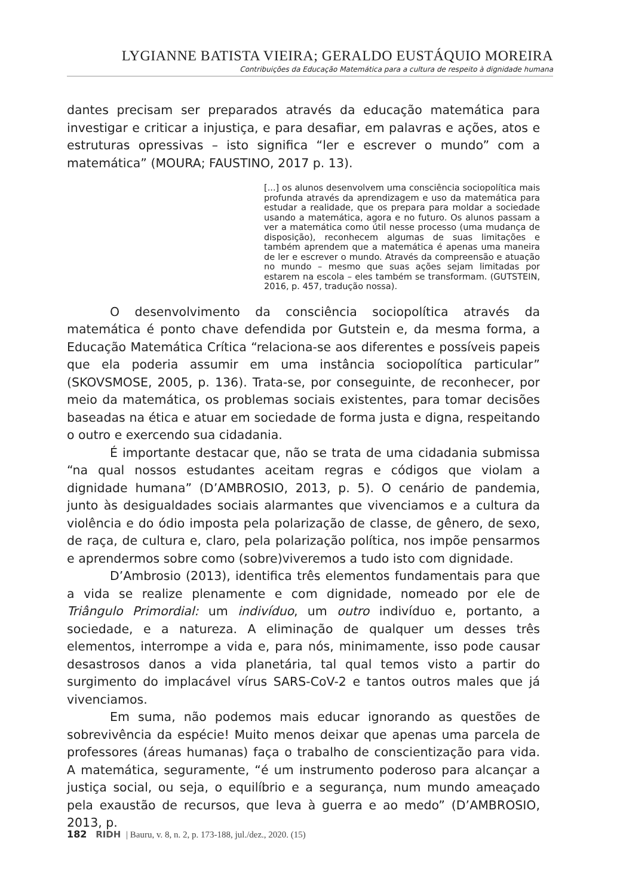LYGIANNE BATISTA VIEIRA; GERALDO EUSTÁQUIO MOREIRA
Contribuições da Educação Matemática para a cultura de respeito à dignidade humana
dantes precisam ser preparados através da educação matemática para investigar e criticar a injustiça, e para desafiar, em palavras e ações, atos e estruturas opressivas – isto significa “ler e escrever o mundo” com a matemática” (MOURA; FAUSTINO, 2017 p. 13).
[...] os alunos desenvolvem uma consciência sociopolítica mais profunda através da aprendizagem e uso da matemática para estudar a realidade, que os prepara para moldar a sociedade usando a matemática, agora e no futuro. Os alunos passam a ver a matemática como útil nesse processo (uma mudança de disposição), reconhecem algumas de suas limitações e também aprendem que a matemática é apenas uma maneira de ler e escrever o mundo. Através da compreensão e atuação no mundo – mesmo que suas ações sejam limitadas por estarem na escola – eles também se transformam. (GUTSTEIN, 2016, p. 457, tradução nossa).
O desenvolvimento da consciência sociopolítica através da matemática é ponto chave defendida por Gutstein e, da mesma forma, a Educação Matemática Crítica “relaciona-se aos diferentes e possíveis papeis que ela poderia assumir em uma instância sociopolítica particular” (SKOVSMOSE, 2005, p. 136). Trata-se, por conseguinte, de reconhecer, por meio da matemática, os problemas sociais existentes, para tomar decisões baseadas na ética e atuar em sociedade de forma justa e digna, respeitando o outro e exercendo sua cidadania.
É importante destacar que, não se trata de uma cidadania submissa “na qual nossos estudantes aceitam regras e códigos que violam a dignidade humana” (D’AMBROSIO, 2013, p. 5). O cenário de pandemia, junto às desigualdades sociais alarmantes que vivenciamos e a cultura da violência e do ódio imposta pela polarização de classe, de gênero, de sexo, de raça, de cultura e, claro, pela polarização política, nos impõe pensarmos e aprendermos sobre como (sobre)viveremos a tudo isto com dignidade.
D’Ambrosio (2013), identifica três elementos fundamentais para que a vida se realize plenamente e com dignidade, nomeado por ele de Triângulo Primordial: um indivíduo, um outro indivíduo e, portanto, a sociedade, e a natureza. A eliminação de qualquer um desses três elementos, interrompe a vida e, para nós, minimamente, isso pode causar desastrosos danos a vida planetária, tal qual temos visto a partir do surgimento do implacável vírus SARS-CoV-2 e tantos outros males que já vivenciamos.
Em suma, não podemos mais educar ignorando as questões de sobrevivência da espécie! Muito menos deixar que apenas uma parcela de professores (áreas humanas) faça o trabalho de conscientização para vida. A matemática, seguramente, “é um instrumento poderoso para alcançar a justiça social, ou seja, o equilíbrio e a segurança, num mundo ameaçado pela exaustão de recursos, que leva à guerra e ao medo” (D’AMBROSIO, 2013, p.
182 RIDH | Bauru, v. 8, n. 2, p. 173-188, jul./dez., 2020. (15)